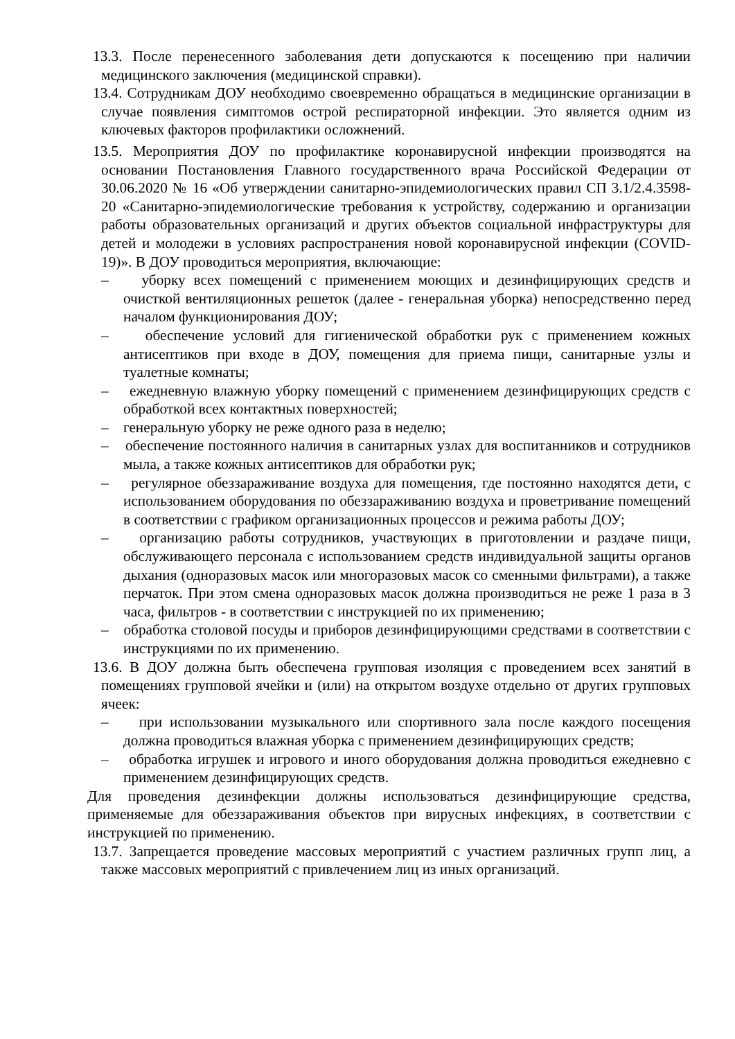13.3. После перенесенного заболевания дети допускаются к посещению при наличии медицинского заключения (медицинской справки).
13.4. Сотрудникам ДОУ необходимо своевременно обращаться в медицинские организации в случае появления симптомов острой респираторной инфекции. Это является одним из ключевых факторов профилактики осложнений.
13.5. Мероприятия ДОУ по профилактике коронавирусной инфекции производятся на основании Постановления Главного государственного врача Российской Федерации от 30.06.2020 № 16 «Об утверждении санитарно-эпидемиологических правил СП 3.1/2.4.3598-20 «Санитарно-эпидемиологические требования к устройству, содержанию и организации работы образовательных организаций и других объектов социальной инфраструктуры для детей и молодежи в условиях распространения новой коронавирусной инфекции (COVID-19)». В ДОУ проводиться мероприятия, включающие:
– уборку всех помещений с применением моющих и дезинфицирующих средств и очисткой вентиляционных решеток (далее - генеральная уборка) непосредственно перед началом функционирования ДОУ;
– обеспечение условий для гигиенической обработки рук с применением кожных антисептиков при входе в ДОУ, помещения для приема пищи, санитарные узлы и туалетные комнаты;
– ежедневную влажную уборку помещений с применением дезинфицирующих средств с обработкой всех контактных поверхностей;
– генеральную уборку не реже одного раза в неделю;
– обеспечение постоянного наличия в санитарных узлах для воспитанников и сотрудников мыла, а также кожных антисептиков для обработки рук;
– регулярное обеззараживание воздуха для помещения, где постоянно находятся дети, с использованием оборудования по обеззараживанию воздуха и проветривание помещений в соответствии с графиком организационных процессов и режима работы ДОУ;
– организацию работы сотрудников, участвующих в приготовлении и раздаче пищи, обслуживающего персонала с использованием средств индивидуальной защиты органов дыхания (одноразовых масок или многоразовых масок со сменными фильтрами), а также перчаток. При этом смена одноразовых масок должна производиться не реже 1 раза в 3 часа, фильтров - в соответствии с инструкцией по их применению;
– обработка столовой посуды и приборов дезинфицирующими средствами в соответствии с инструкциями по их применению.
13.6. В ДОУ должна быть обеспечена групповая изоляция с проведением всех занятий в помещениях групповой ячейки и (или) на открытом воздухе отдельно от других групповых ячеек:
– при использовании музыкального или спортивного зала после каждого посещения должна проводиться влажная уборка с применением дезинфицирующих средств;
– обработка игрушек и игрового и иного оборудования должна проводиться ежедневно с применением дезинфицирующих средств.
Для проведения дезинфекции должны использоваться дезинфицирующие средства, применяемые для обеззараживания объектов при вирусных инфекциях, в соответствии с инструкцией по применению.
13.7. Запрещается проведение массовых мероприятий с участием различных групп лиц, а также массовых мероприятий с привлечением лиц из иных организаций.